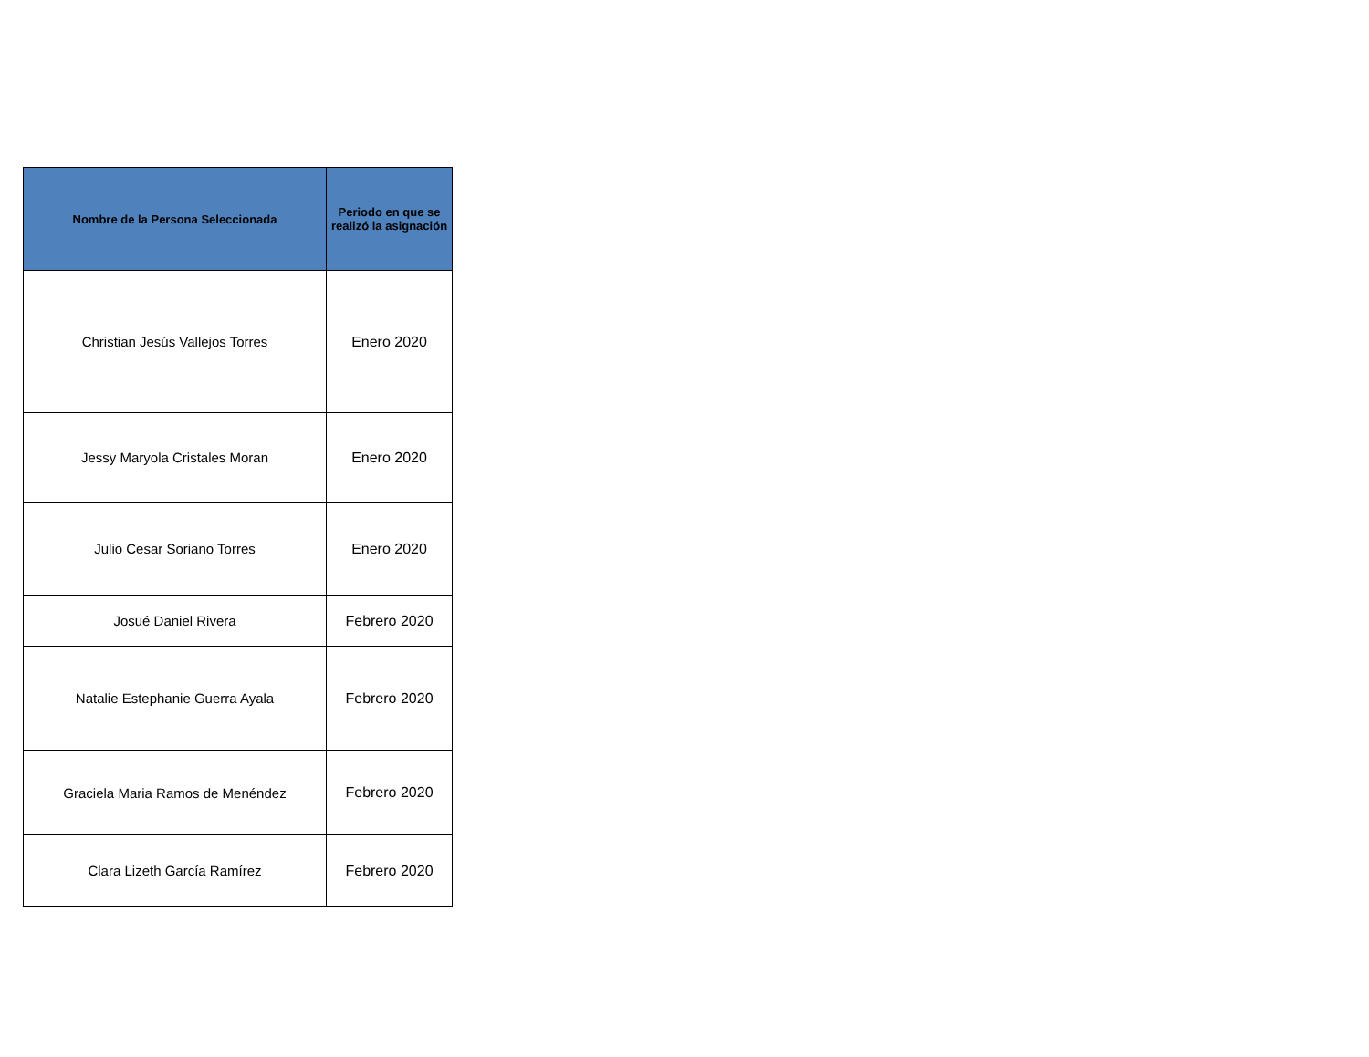| Nombre de la Persona Seleccionada | Periodo en que se realizó la asignación |
| --- | --- |
| Christian Jesús Vallejos Torres | Enero 2020 |
| Jessy Maryola Cristales Moran | Enero 2020 |
| Julio Cesar Soriano Torres | Enero 2020 |
| Josué Daniel Rivera | Febrero 2020 |
| Natalie Estephanie Guerra Ayala | Febrero 2020 |
| Graciela Maria Ramos de Menéndez | Febrero 2020 |
| Clara Lizeth García Ramírez | Febrero 2020 |